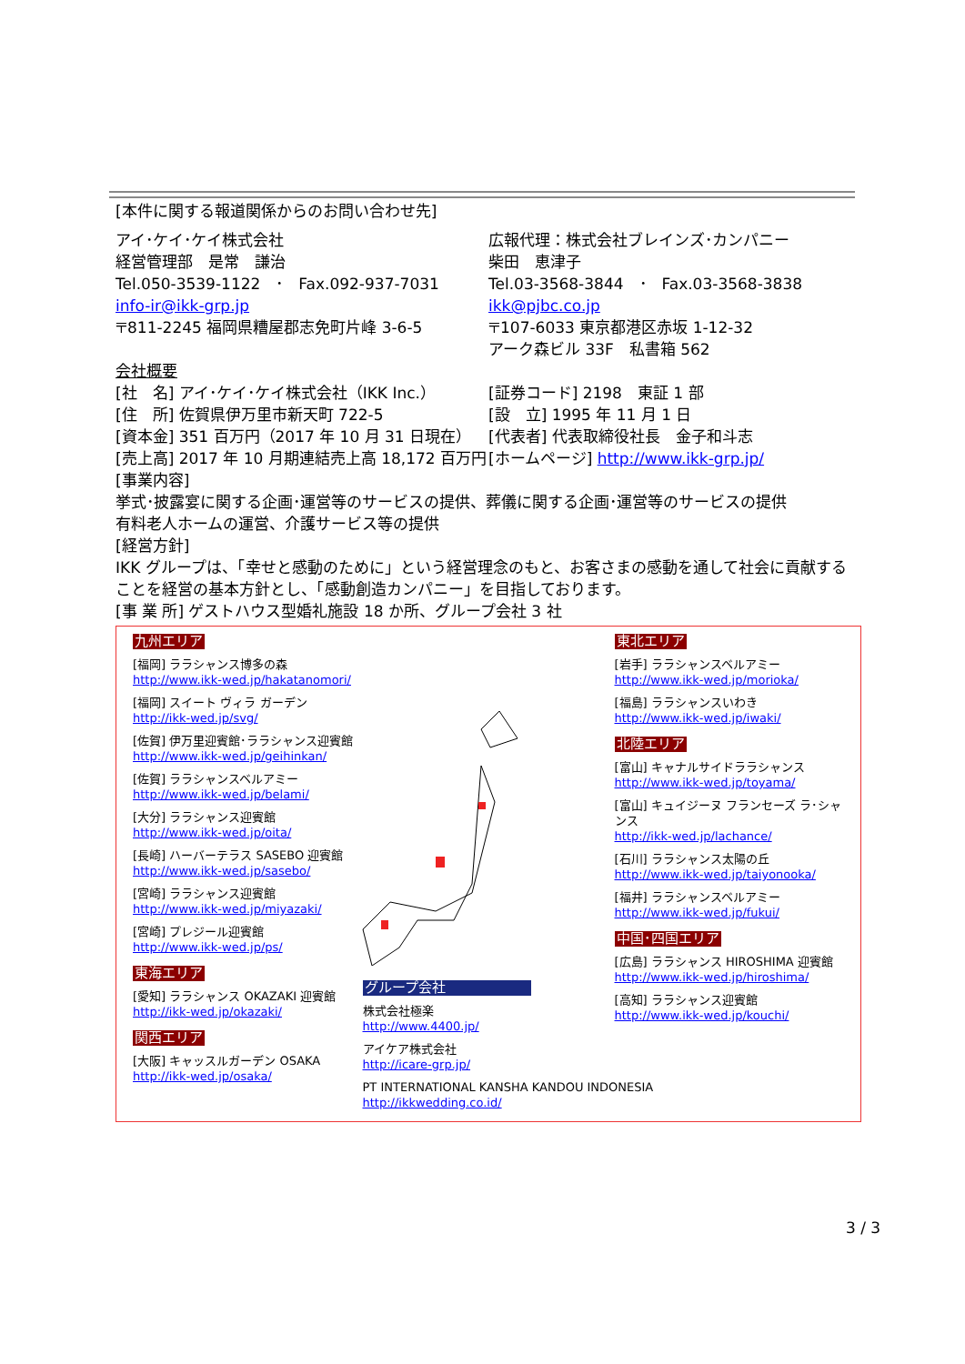[本件に関する報道関係からのお問い合わせ先]
アイ･ケイ･ケイ株式会社
経営管理部　是常　謙治
Tel.050-3539-1122　･　Fax.092-937-7031
info-ir@ikk-grp.jp
〒811-2245 福岡県糟屋郡志免町片峰 3-6-5
広報代理：株式会社ブレインズ･カンパニー
柴田　恵津子
Tel.03-3568-3844　･　Fax.03-3568-3838
ikk@pjbc.co.jp
〒107-6033 東京都港区赤坂 1-12-32
アーク森ビル 33F　私書箱 562
会社概要
[社　名] アイ･ケイ･ケイ株式会社（IKK Inc.）
[住　所] 佐賀県伊万里市新天町 722-5
[資本金] 351 百万円（2017 年 10 月 31 日現在）
[売上高] 2017 年 10 月期連結売上高 18,172 百万円
[証券コード] 2198　東証 1 部
[設　立] 1995 年 11 月 1 日
[代表者] 代表取締役社長　金子和斗志
[ホームページ] http://www.ikk-grp.jp/
[事業内容]
挙式･披露宴に関する企画･運営等のサービスの提供、葬儀に関する企画･運営等のサービスの提供
有料老人ホームの運営、介護サービス等の提供
[経営方針]
IKK グループは、「幸せと感動のために」という経営理念のもと、お客さまの感動を通して社会に貢献することを経営の基本方針とし、「感動創造カンパニー」を目指しております。
[事 業 所] ゲストハウス型婚礼施設 18 か所、グループ会社 3 社
九州エリア
[福岡] ララシャンス博多の森
http://www.ikk-wed.jp/hakatanomori/
[福岡] スイート ヴィラ ガーデン
http://ikk-wed.jp/svg/
[佐賀] 伊万里迎賓館･ララシャンス迎賓館
http://www.ikk-wed.jp/geihinkan/
[佐賀] ララシャンスベルアミー
http://www.ikk-wed.jp/belami/
[大分] ララシャンス迎賓館
http://www.ikk-wed.jp/oita/
[長崎] ハーバーテラス SASEBO 迎賓館
http://www.ikk-wed.jp/sasebo/
[宮崎] ララシャンス迎賓館
http://www.ikk-wed.jp/miyazaki/
[宮崎] プレジール迎賓館
http://www.ikk-wed.jp/ps/
東海エリア
[愛知] ララシャンス OKAZAKI 迎賓館
http://ikk-wed.jp/okazaki/
関西エリア
[大阪] キャッスルガーデン OSAKA
http://ikk-wed.jp/osaka/
グループ会社
株式会社極楽
http://www.4400.jp/
アイケア株式会社
http://icare-grp.jp/
PT INTERNATIONAL KANSHA KANDOU INDONESIA
http://ikkwedding.co.id/
東北エリア
[岩手] ララシャンスベルアミー
http://www.ikk-wed.jp/morioka/
[福島] ララシャンスいわき
http://www.ikk-wed.jp/iwaki/
北陸エリア
[富山] キャナルサイドララシャンス
http://www.ikk-wed.jp/toyama/
[富山] キュイジーヌ フランセーズ ラ･シャンス
http://ikk-wed.jp/lachance/
[石川] ララシャンス太陽の丘
http://www.ikk-wed.jp/taiyonooka/
[福井] ララシャンスベルアミー
http://www.ikk-wed.jp/fukui/
中国･四国エリア
[広島] ララシャンス HIROSHIMA 迎賓館
http://www.ikk-wed.jp/hiroshima/
[高知] ララシャンス迎賓館
http://www.ikk-wed.jp/kouchi/
3 / 3